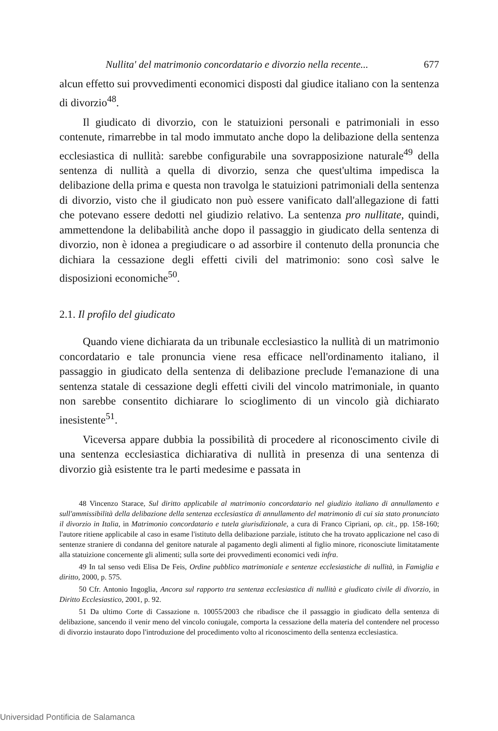Nullita' del matrimonio concordatario e divorzio nella recente... 677
alcun effetto sui provvedimenti economici disposti dal giudice italiano con la sentenza di divorzio<sup>48</sup>.
Il giudicato di divorzio, con le statuizioni personali e patrimoniali in esso contenute, rimarrebbe in tal modo immutato anche dopo la delibazione della sentenza ecclesiastica di nullità: sarebbe configurabile una sovrapposizione naturale<sup>49</sup> della sentenza di nullità a quella di divorzio, senza che quest'ultima impedisca la delibazione della prima e questa non travolga le statuizioni patrimoniali della sentenza di divorzio, visto che il giudicato non può essere vanificato dall'allegazione di fatti che potevano essere dedotti nel giudizio relativo. La sentenza pro nullitate, quindi, ammettendone la delibabilità anche dopo il passaggio in giudicato della sentenza di divorzio, non è idonea a pregiudicare o ad assorbire il contenuto della pronuncia che dichiara la cessazione degli effetti civili del matrimonio: sono così salve le disposizioni economiche<sup>50</sup>.
2.1. Il profilo del giudicato
Quando viene dichiarata da un tribunale ecclesiastico la nullità di un matrimonio concordatario e tale pronuncia viene resa efficace nell'ordinamento italiano, il passaggio in giudicato della sentenza di delibazione preclude l'emanazione di una sentenza statale di cessazione degli effetti civili del vincolo matrimoniale, in quanto non sarebbe consentito dichiarare lo scioglimento di un vincolo già dichiarato inesistente<sup>51</sup>.
Viceversa appare dubbia la possibilità di procedere al riconoscimento civile di una sentenza ecclesiastica dichiarativa di nullità in presenza di una sentenza di divorzio già esistente tra le parti medesime e passata in
48 Vincenzo Starace, Sul diritto applicabile al matrimonio concordatario nel giudizio italiano di annullamento e sull'ammissibilità della delibazione della sentenza ecclesiastica di annullamento del matrimonio di cui sia stato pronunciato il divorzio in Italia, in Matrimonio concordatario e tutela giurisdizionale, a cura di Franco Cipriani, op. cit., pp. 158-160; l'autore ritiene applicabile al caso in esame l'istituto della delibazione parziale, istituto che ha trovato applicazione nel caso di sentenze straniere di condanna del genitore naturale al pagamento degli alimenti al figlio minore, riconosciute limitatamente alla statuizione concernente gli alimenti; sulla sorte dei provvedimenti economici vedi infra.
49 In tal senso vedi Elisa De Feis, Ordine pubblico matrimoniale e sentenze ecclesiastiche di nullità, in Famiglia e diritto, 2000, p. 575.
50 Cfr. Antonio Ingoglia, Ancora sul rapporto tra sentenza ecclesiastica di nullità e giudicato civile di divorzio, in Diritto Ecclesiastico, 2001, p. 92.
51 Da ultimo Corte di Cassazione n. 10055/2003 che ribadisce che il passaggio in giudicato della sentenza di delibazione, sancendo il venir meno del vincolo coniugale, comporta la cessazione della materia del contendere nel processo di divorzio instaurato dopo l'introduzione del procedimento volto al riconoscimento della sentenza ecclesiastica.
Universidad Pontificia de Salamanca